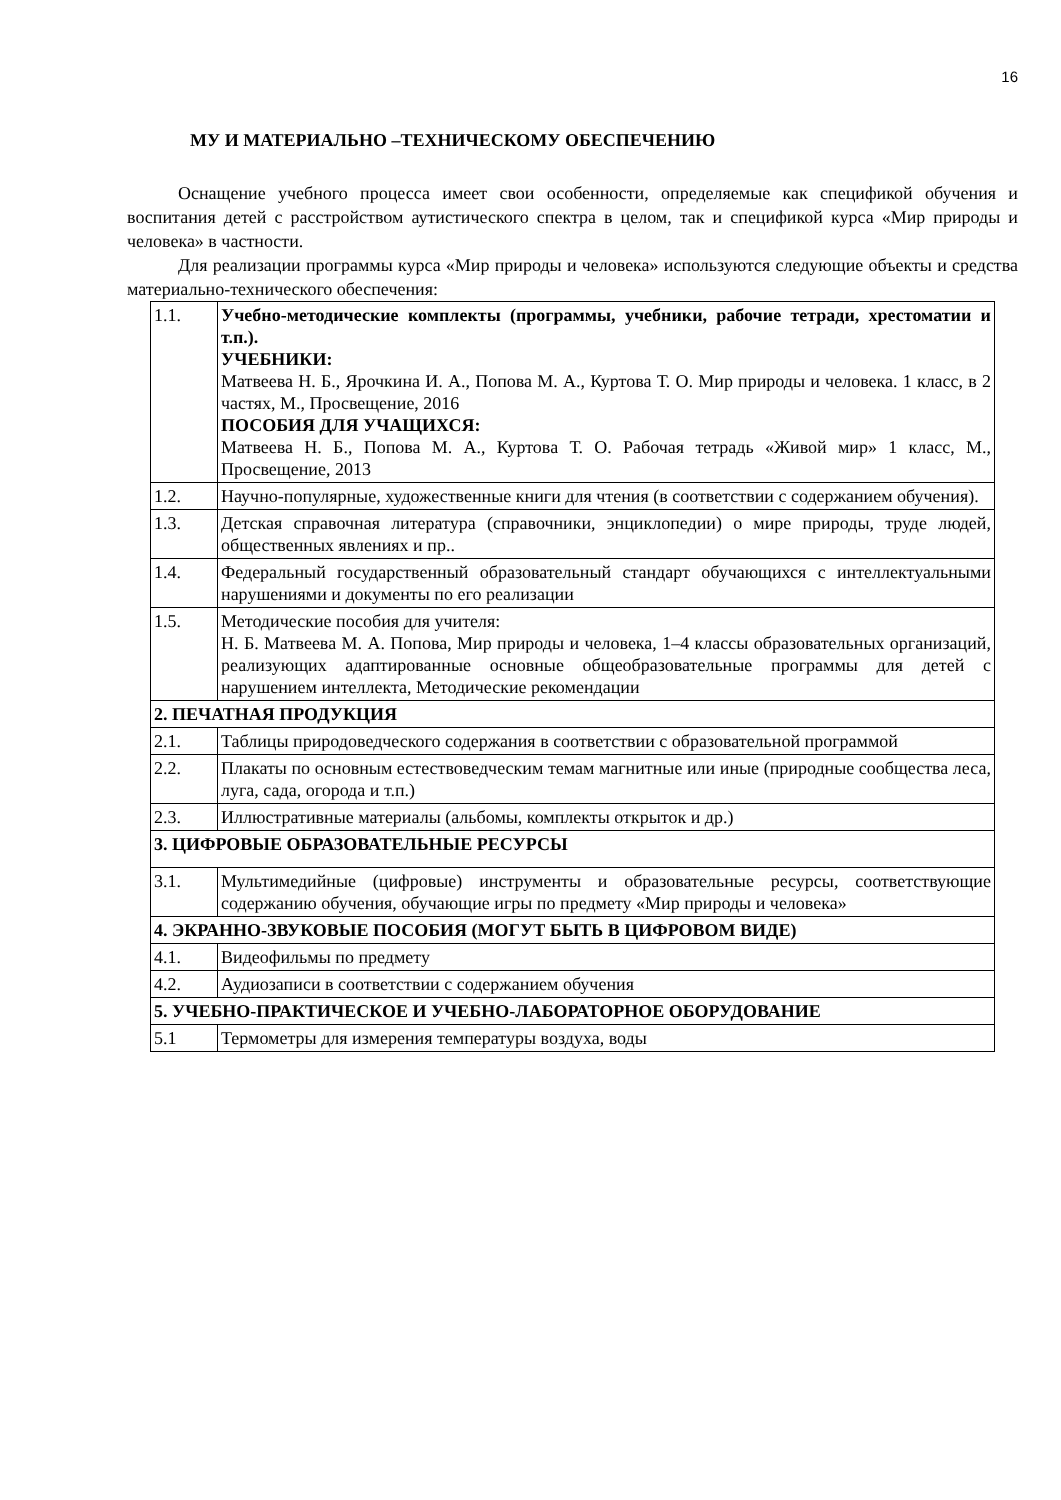16
МУ И МАТЕРИАЛЬНО –ТЕХНИЧЕСКОМУ ОБЕСПЕЧЕНИЮ
Оснащение учебного процесса имеет свои особенности, определяемые как спецификой обучения и воспитания детей с расстройством аутистического спектра в целом, так и спецификой курса «Мир природы и человека» в частности.
Для реализации программы курса «Мир природы и человека» используются следующие объекты и средства материально-технического обеспечения:
| 1.1. | Учебно-методические комплекты (программы, учебники, рабочие тетради, хрестоматии и т.п.). УЧЕБНИКИ: Матвеева Н. Б., Ярочкина И. А., Попова М. А., Куртова Т. О. Мир природы и человека. 1 класс, в 2 частях, М., Просвещение, 2016 ПОСОБИЯ ДЛЯ УЧАЩИХСЯ: Матвеева Н. Б., Попова М. А., Куртова Т. О. Рабочая тетрадь «Живой мир» 1 класс, М., Просвещение, 2013 |
| 1.2. | Научно-популярные, художественные книги для чтения (в соответствии с содержанием обучения). |
| 1.3. | Детская справочная литература (справочники, энциклопедии) о мире природы, труде людей, общественных явлениях и пр.. |
| 1.4. | Федеральный государственный образовательный стандарт обучающихся с интеллектуальными нарушениями и документы по его реализации |
| 1.5. | Методические пособия для учителя: Н. Б. Матвеева М. А. Попова, Мир природы и человека, 1–4 классы образовательных организаций, реализующих адаптированные основные общеобразовательные программы для детей с нарушением интеллекта, Методические рекомендации |
| 2. ПЕЧАТНАЯ ПРОДУКЦИЯ | |
| 2.1. | Таблицы природоведческого содержания в соответствии с образовательной программой |
| 2.2. | Плакаты по основным естествоведческим темам магнитные или иные (природные сообщества леса, луга, сада, огорода и т.п.) |
| 2.3. | Иллюстративные материалы (альбомы, комплекты открыток и др.) |
| 3. ЦИФРОВЫЕ ОБРАЗОВАТЕЛЬНЫЕ РЕСУРСЫ | |
| 3.1. | Мультимедийные (цифровые) инструменты и образовательные ресурсы, соответствующие содержанию обучения, обучающие игры по предмету «Мир природы и человека» |
| 4. ЭКРАННО-ЗВУКОВЫЕ ПОСОБИЯ (МОГУТ БЫТЬ В ЦИФРОВОМ ВИДЕ) | |
| 4.1. | Видеофильмы по предмету |
| 4.2. | Аудиозаписи в соответствии с содержанием обучения |
| 5. УЧЕБНО-ПРАКТИЧЕСКОЕ И УЧЕБНО-ЛАБОРАТОРНОЕ ОБОРУДОВАНИЕ | |
| 5.1 | Термометры для измерения температуры воздуха, воды |